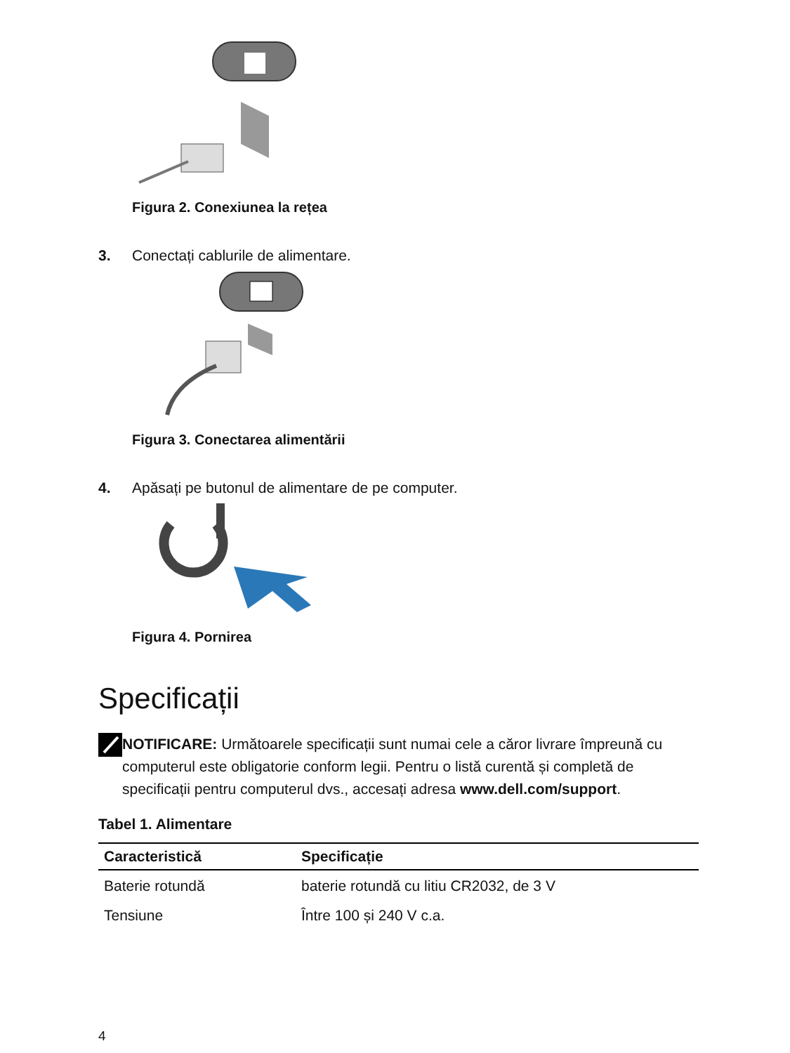Figura 2. Conexiunea la rețea
3. Conectați cablurile de alimentare.
Figura 3. Conectarea alimentării
4. Apăsați pe butonul de alimentare de pe computer.
Figura 4. Pornirea
Specificații
NOTIFICARE: Următoarele specificații sunt numai cele a căror livrare împreună cu computerul este obligatorie conform legii. Pentru o listă curentă și completă de specificații pentru computerul dvs., accesați adresa www.dell.com/support.
Tabel 1. Alimentare
| Caracteristică | Specificație |
| --- | --- |
| Baterie rotundă | baterie rotundă cu litiu CR2032, de 3 V |
| Tensiune | Între 100 și 240 V c.a. |
4